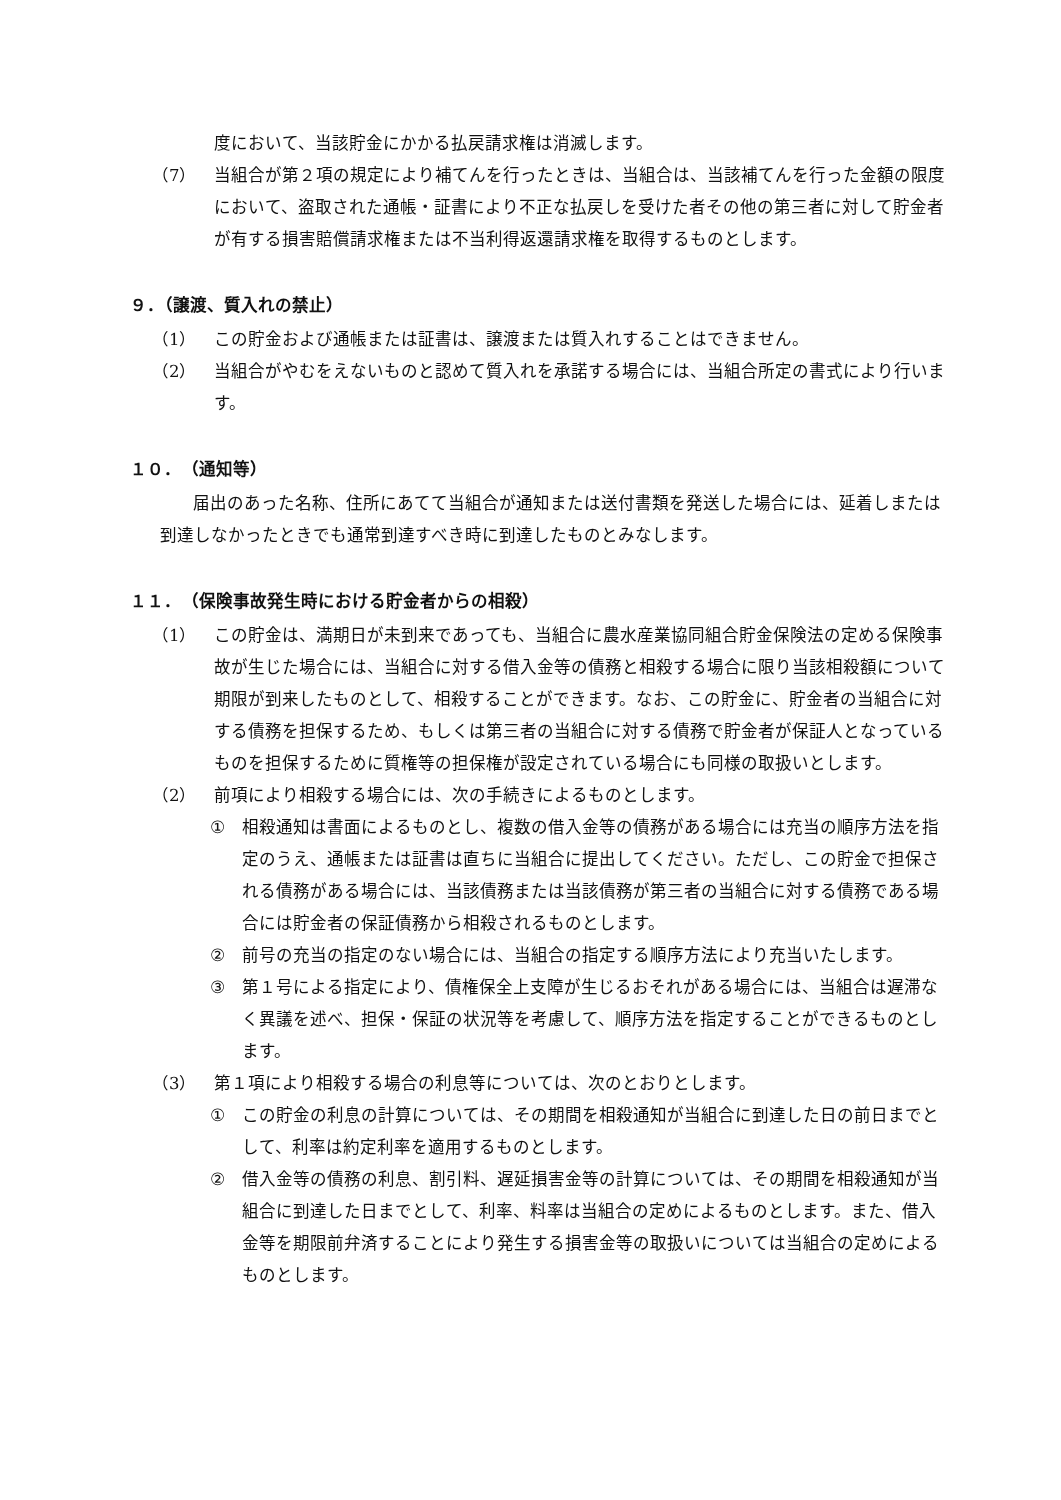度において、当該貯金にかかる払戻請求権は消滅します。
（7） 当組合が第２項の規定により補てんを行ったときは、当組合は、当該補てんを行った金額の限度において、盗取された通帳・証書により不正な払戻しを受けた者その他の第三者に対して貯金者が有する損害賠償請求権または不当利得返還請求権を取得するものとします。
９．（譲渡、質入れの禁止）
（1） この貯金および通帳または証書は、譲渡または質入れすることはできません。
（2） 当組合がやむをえないものと認めて質入れを承諾する場合には、当組合所定の書式により行います。
１０．　（通知等）
届出のあった名称、住所にあてて当組合が通知または送付書類を発送した場合には、延着しまたは到達しなかったときでも通常到達すべき時に到達したものとみなします。
１１．　（保険事故発生時における貯金者からの相殺）
（1） この貯金は、満期日が未到来であっても、当組合に農水産業協同組合貯金保険法の定める保険事故が生じた場合には、当組合に対する借入金等の債務と相殺する場合に限り当該相殺額について期限が到来したものとして、相殺することができます。なお、この貯金に、貯金者の当組合に対する債務を担保するため、もしくは第三者の当組合に対する債務で貯金者が保証人となっているものを担保するために質権等の担保権が設定されている場合にも同様の取扱いとします。
（2） 前項により相殺する場合には、次の手続きによるものとします。
① 相殺通知は書面によるものとし、複数の借入金等の債務がある場合には充当の順序方法を指定のうえ、通帳または証書は直ちに当組合に提出してください。ただし、この貯金で担保される債務がある場合には、当該債務または当該債務が第三者の当組合に対する債務である場合には貯金者の保証債務から相殺されるものとします。
② 前号の充当の指定のない場合には、当組合の指定する順序方法により充当いたします。
③ 第１号による指定により、債権保全上支障が生じるおそれがある場合には、当組合は遅滞なく異議を述べ、担保・保証の状況等を考慮して、順序方法を指定することができるものとします。
（3） 第１項により相殺する場合の利息等については、次のとおりとします。
① この貯金の利息の計算については、その期間を相殺通知が当組合に到達した日の前日までとして、利率は約定利率を適用するものとします。
② 借入金等の債務の利息、割引料、遅延損害金等の計算については、その期間を相殺通知が当組合に到達した日までとして、利率、料率は当組合の定めによるものとします。また、借入金等を期限前弁済することにより発生する損害金等の取扱いについては当組合の定めによるものとします。